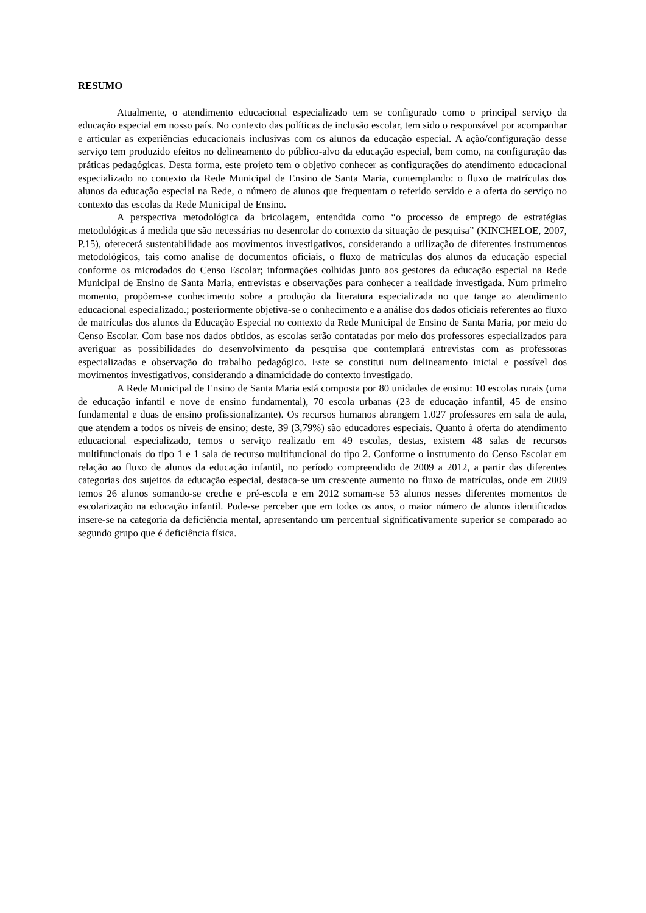RESUMO
Atualmente, o atendimento educacional especializado tem se configurado como o principal serviço da educação especial em nosso país. No contexto das políticas de inclusão escolar, tem sido o responsável por acompanhar e articular as experiências educacionais inclusivas com os alunos da educação especial. A ação/configuração desse serviço tem produzido efeitos no delineamento do público-alvo da educação especial, bem como, na configuração das práticas pedagógicas. Desta forma, este projeto tem o objetivo conhecer as configurações do atendimento educacional especializado no contexto da Rede Municipal de Ensino de Santa Maria, contemplando: o fluxo de matrículas dos alunos da educação especial na Rede, o número de alunos que frequentam o referido servido e a oferta do serviço no contexto das escolas da Rede Municipal de Ensino.
A perspectiva metodológica da bricolagem, entendida como “o processo de emprego de estratégias metodológicas á medida que são necessárias no desenrolar do contexto da situação de pesquisa” (KINCHELOE, 2007, P.15), oferecerá sustentabilidade aos movimentos investigativos, considerando a utilização de diferentes instrumentos metodológicos, tais como analise de documentos oficiais, o fluxo de matrículas dos alunos da educação especial conforme os microdados do Censo Escolar; informações colhidas junto aos gestores da educação especial na Rede Municipal de Ensino de Santa Maria, entrevistas e observações para conhecer a realidade investigada. Num primeiro momento, propõem-se conhecimento sobre a produção da literatura especializada no que tange ao atendimento educacional especializado.; posteriormente objetiva-se o conhecimento e a análise dos dados oficiais referentes ao fluxo de matrículas dos alunos da Educação Especial no contexto da Rede Municipal de Ensino de Santa Maria, por meio do Censo Escolar. Com base nos dados obtidos, as escolas serão contatadas por meio dos professores especializados para averiguar as possibilidades do desenvolvimento da pesquisa que contemplará entrevistas com as professoras especializadas e observação do trabalho pedagógico. Este se constitui num delineamento inicial e possível dos movimentos investigativos, considerando a dinamicidade do contexto investigado.
A Rede Municipal de Ensino de Santa Maria está composta por 80 unidades de ensino: 10 escolas rurais (uma de educação infantil e nove de ensino fundamental), 70 escola urbanas (23 de educação infantil, 45 de ensino fundamental e duas de ensino profissionalizante). Os recursos humanos abrangem 1.027 professores em sala de aula, que atendem a todos os níveis de ensino; deste, 39 (3,79%) são educadores especiais. Quanto à oferta do atendimento educacional especializado, temos o serviço realizado em 49 escolas, destas, existem 48 salas de recursos multifuncionais do tipo 1 e 1 sala de recurso multifuncional do tipo 2. Conforme o instrumento do Censo Escolar em relação ao fluxo de alunos da educação infantil, no período compreendido de 2009 a 2012, a partir das diferentes categorias dos sujeitos da educação especial, destaca-se um crescente aumento no fluxo de matrículas, onde em 2009 temos 26 alunos somando-se creche e pré-escola e em 2012 somam-se 53 alunos nesses diferentes momentos de escolarização na educação infantil. Pode-se perceber que em todos os anos, o maior número de alunos identificados insere-se na categoria da deficiência mental, apresentando um percentual significativamente superior se comparado ao segundo grupo que é deficiência física.